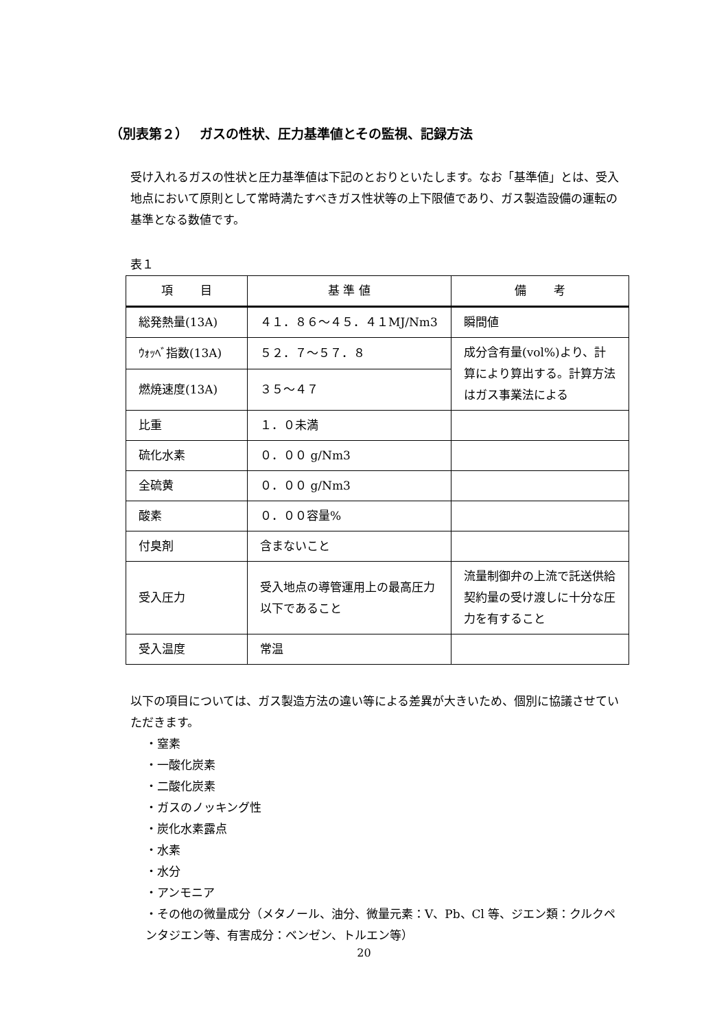（別表第２）　 ガスの性状、圧力基準値とその監視、記録方法
受け入れるガスの性状と圧力基準値は下記のとおりといたします。なお「基準値」とは、受入地点において原則として常時満たすべきガス性状等の上下限値であり、ガス製造設備の運転の基準となる数値です。
表１
| 項 目 | 基 準 値 | 備 考 |
| --- | --- | --- |
| 総発熱量(13A) | ４１．８６～４５．４１MJ/Nm3 | 瞬間値 |
| ｳｫｯﾍﾞ指数(13A) | ５２．７～５７．８ | 成分含有量(vol%)より、計算により算出する。計算方法はガス事業法による |
| 燃焼速度(13A) | ３５～４７ | |
| 比重 | １．０未満 | |
| 硫化水素 | ０．００ g/Nm3 | |
| 全硫黄 | ０．００ g/Nm3 | |
| 酸素 | ０．００容量% | |
| 付臭剤 | 含まないこと | |
| 受入圧力 | 受入地点の導管運用上の最高圧力以下であること | 流量制御弁の上流で託送供給契約量の受け渡しに十分な圧力を有すること |
| 受入温度 | 常温 | |
以下の項目については、ガス製造方法の違い等による差異が大きいため、個別に協議させていただきます。
・窒素
・一酸化炭素
・二酸化炭素
・ガスのノッキング性
・炭化水素露点
・水素
・水分
・アンモニア
・その他の微量成分（メタノール、油分、微量元素：V、Pb、Cl 等、ジエン類：クルクペンタジエン等、有害成分：ベンゼン、トルエン等）
20